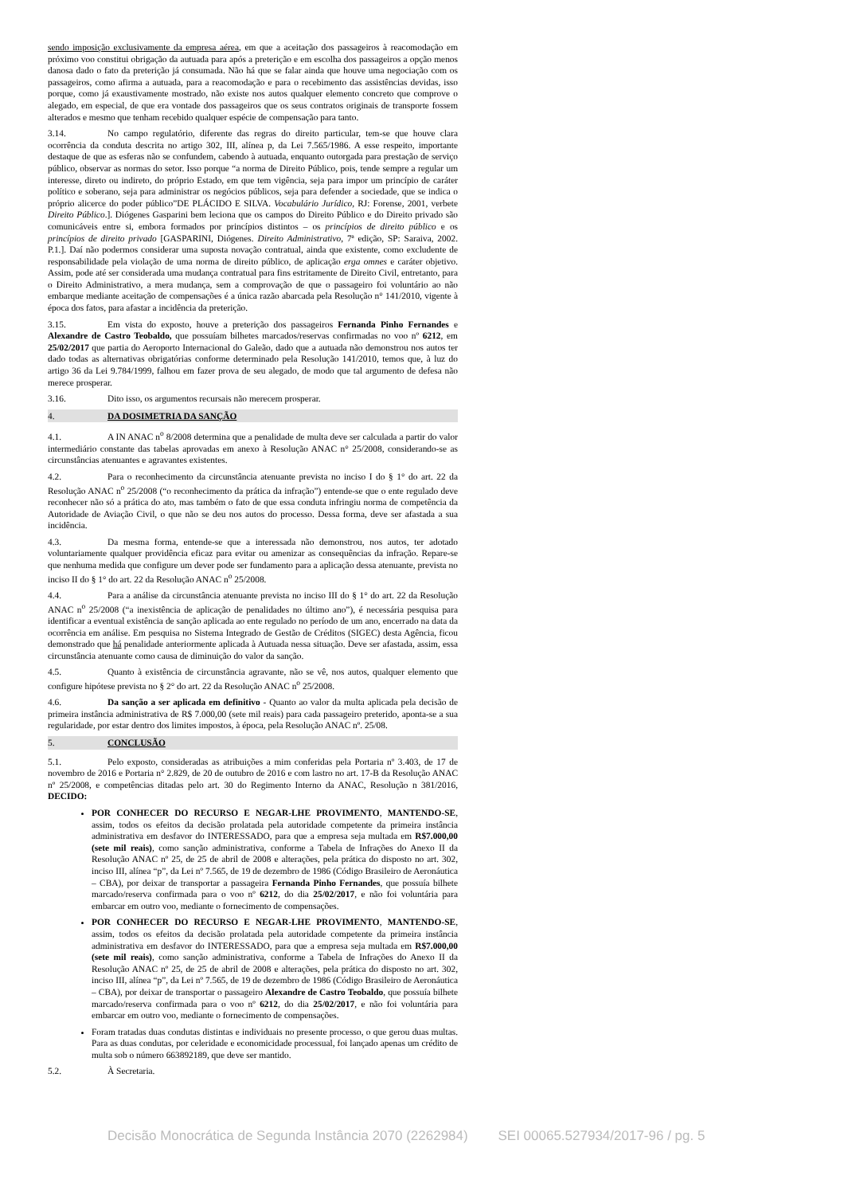sendo imposição exclusivamente da empresa aérea, em que a aceitação dos passageiros à reacomodação em próximo voo constitui obrigação da autuada para após a preterição e em escolha dos passageiros a opção menos danosa dado o fato da preterição já consumada. Não há que se falar ainda que houve uma negociação com os passageiros, como afirma a autuada, para a reacomodação e para o recebimento das assistências devidas, isso porque, como já exaustivamente mostrado, não existe nos autos qualquer elemento concreto que comprove o alegado, em especial, de que era vontade dos passageiros que os seus contratos originais de transporte fossem alterados e mesmo que tenham recebido qualquer espécie de compensação para tanto.
3.14. No campo regulatório, diferente das regras do direito particular, tem-se que houve clara ocorrência da conduta descrita no artigo 302, III, alínea p, da Lei 7.565/1986. A esse respeito, importante destaque de que as esferas não se confundem, cabendo à autuada, enquanto outorgada para prestação de serviço público, observar as normas do setor. Isso porque “a norma de Direito Público, pois, tende sempre a regular um interesse, direto ou indireto, do próprio Estado, em que tem vigência, seja para impor um princípio de caráter político e soberano, seja para administrar os negócios públicos, seja para defender a sociedade, que se indica o próprio alicerce do poder público”DE PLÁCIDO E SILVA. Vocabulário Jurídico, RJ: Forense, 2001, verbete Direito Público.]. Diógenes Gasparini bem leciona que os campos do Direito Público e do Direito privado são comunicáveis entre si, embora formados por princípios distintos – os princípios de direito público e os princípios de direito privado [GASPARINI, Diógenes. Direito Administrativo, 7ª edição, SP: Saraiva, 2002. P.1.]. Daí não podermos considerar uma suposta novação contratual, ainda que existente, como excludente de responsabilidade pela violação de uma norma de direito público, de aplicação erga omnes e caráter objetivo. Assim, pode até ser considerada uma mudança contratual para fins estritamente de Direito Civil, entretanto, para o Direito Administrativo, a mera mudança, sem a comprovação de que o passageiro foi voluntário ao não embarque mediante aceitação de compensações é a única razão abarcada pela Resolução n° 141/2010, vigente à época dos fatos, para afastar a incidência da preterição.
3.15. Em vista do exposto, houve a preterição dos passageiros Fernanda Pinho Fernandes e Alexandre de Castro Teobaldo, que possuíam bilhetes marcados/reservas confirmadas no voo nº 6212, em 25/02/2017 que partia do Aeroporto Internacional do Galeão, dado que a autuada não demonstrou nos autos ter dado todas as alternativas obrigatórias conforme determinado pela Resolução 141/2010, temos que, à luz do artigo 36 da Lei 9.784/1999, falhou em fazer prova de seu alegado, de modo que tal argumento de defesa não merece prosperar.
3.16. Dito isso, os argumentos recursais não merecem prosperar.
4. DA DOSIMETRIA DA SANÇÃO
4.1. A IN ANAC n<sup>o</sup> 8/2008 determina que a penalidade de multa deve ser calculada a partir do valor intermediário constante das tabelas aprovadas em anexo à Resolução ANAC n° 25/2008, considerando-se as circunstâncias atenuantes e agravantes existentes.
4.2. Para o reconhecimento da circunstância atenuante prevista no inciso I do § 1° do art. 22 da Resolução ANAC n<sup>o</sup> 25/2008 (“o reconhecimento da prática da infração”) entende-se que o ente regulado deve reconhecer não só a prática do ato, mas também o fato de que essa conduta infringiu norma de competência da Autoridade de Aviação Civil, o que não se deu nos autos do processo. Dessa forma, deve ser afastada a sua incidência.
4.3. Da mesma forma, entende-se que a interessada não demonstrou, nos autos, ter adotado voluntariamente qualquer providência eficaz para evitar ou amenizar as consequências da infração. Repare-se que nenhuma medida que configure um dever pode ser fundamento para a aplicação dessa atenuante, prevista no inciso II do § 1° do art. 22 da Resolução ANAC n<sup>o</sup> 25/2008.
4.4. Para a análise da circunstância atenuante prevista no inciso III do § 1° do art. 22 da Resolução ANAC n<sup>o</sup> 25/2008 (“a inexistência de aplicação de penalidades no último ano”), é necessária pesquisa para identificar a eventual existência de sanção aplicada ao ente regulado no período de um ano, encerrado na data da ocorrência em análise. Em pesquisa no Sistema Integrado de Gestão de Créditos (SIGEC) desta Agência, ficou demonstrado que há penalidade anteriormente aplicada à Autuada nessa situação. Deve ser afastada, assim, essa circunstância atenuante como causa de diminuição do valor da sanção.
4.5. Quanto à existência de circunstância agravante, não se vê, nos autos, qualquer elemento que configure hipótese prevista no § 2° do art. 22 da Resolução ANAC n<sup>o</sup> 25/2008.
4.6. Da sanção a ser aplicada em definitivo - Quanto ao valor da multa aplicada pela decisão de primeira instância administrativa de R$ 7.000,00 (sete mil reais) para cada passageiro preterido, aponta-se a sua regularidade, por estar dentro dos limites impostos, à época, pela Resolução ANAC nº. 25/08.
5. CONCLUSÃO
5.1. Pelo exposto, consideradas as atribuições a mim conferidas pela Portaria nº 3.403, de 17 de novembro de 2016 e Portaria n° 2.829, de 20 de outubro de 2016 e com lastro no art. 17-B da Resolução ANAC nº 25/2008, e competências ditadas pelo art. 30 do Regimento Interno da ANAC, Resolução n 381/2016, DECIDO:
POR CONHECER DO RECURSO E NEGAR-LHE PROVIMENTO, MANTENDO-SE, assim, todos os efeitos da decisão prolatada pela autoridade competente da primeira instância administrativa em desfavor do INTERESSADO, para que a empresa seja multada em R$7.000,00 (sete mil reais), como sanção administrativa, conforme a Tabela de Infrações do Anexo II da Resolução ANAC nº 25, de 25 de abril de 2008 e alterações, pela prática do disposto no art. 302, inciso III, alínea “p”, da Lei nº 7.565, de 19 de dezembro de 1986 (Código Brasileiro de Aeronáutica – CBA), por deixar de transportar a passageira Fernanda Pinho Fernandes, que possuía bilhete marcado/reserva confirmada para o voo nº 6212, do dia 25/02/2017, e não foi voluntária para embarcar em outro voo, mediante o fornecimento de compensações.
POR CONHECER DO RECURSO E NEGAR-LHE PROVIMENTO, MANTENDO-SE, assim, todos os efeitos da decisão prolatada pela autoridade competente da primeira instância administrativa em desfavor do INTERESSADO, para que a empresa seja multada em R$7.000,00 (sete mil reais), como sanção administrativa, conforme a Tabela de Infrações do Anexo II da Resolução ANAC nº 25, de 25 de abril de 2008 e alterações, pela prática do disposto no art. 302, inciso III, alínea “p”, da Lei nº 7.565, de 19 de dezembro de 1986 (Código Brasileiro de Aeronáutica – CBA), por deixar de transportar o passageiro Alexandre de Castro Teobaldo, que possuía bilhete marcado/reserva confirmada para o voo nº 6212, do dia 25/02/2017, e não foi voluntária para embarcar em outro voo, mediante o fornecimento de compensações.
Foram tratadas duas condutas distintas e individuais no presente processo, o que gerou duas multas. Para as duas condutas, por celeridade e economicidade processual, foi lançado apenas um crédito de multa sob o número 663892189, que deve ser mantido.
5.2. À Secretaria.
Decisão Monocrática de Segunda Instância 2070 (2262984) SEI 00065.527934/2017-96 / pg. 5